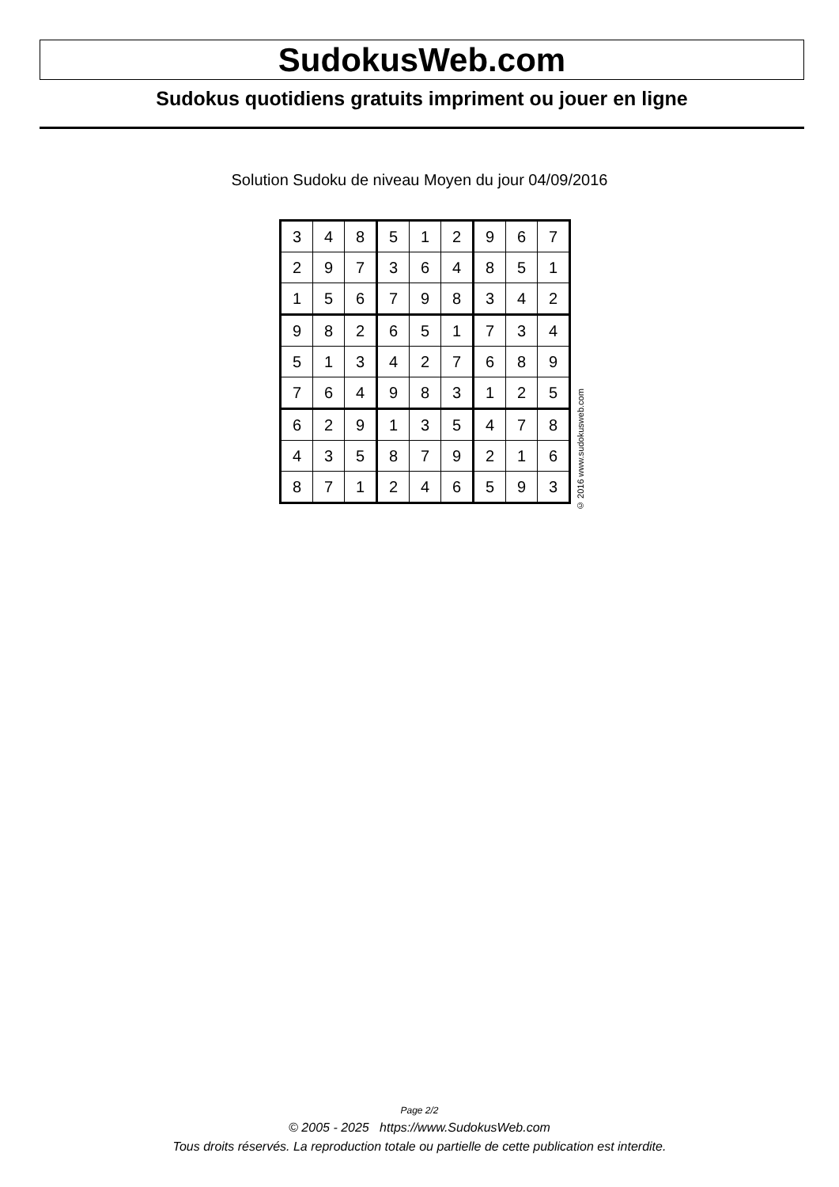SudokusWeb.com
Sudokus quotidiens gratuits impriment ou jouer en ligne
Solution Sudoku de niveau Moyen du jour 04/09/2016
| 3 | 4 | 8 | 5 | 1 | 2 | 9 | 6 | 7 |
| 2 | 9 | 7 | 3 | 6 | 4 | 8 | 5 | 1 |
| 1 | 5 | 6 | 7 | 9 | 8 | 3 | 4 | 2 |
| 9 | 8 | 2 | 6 | 5 | 1 | 7 | 3 | 4 |
| 5 | 1 | 3 | 4 | 2 | 7 | 6 | 8 | 9 |
| 7 | 6 | 4 | 9 | 8 | 3 | 1 | 2 | 5 |
| 6 | 2 | 9 | 1 | 3 | 5 | 4 | 7 | 8 |
| 4 | 3 | 5 | 8 | 7 | 9 | 2 | 1 | 6 |
| 8 | 7 | 1 | 2 | 4 | 6 | 5 | 9 | 3 |
© 2016 www.sudokusweb.com
Page 2/2
© 2005 - 2025 https://www.SudokusWeb.com
Tous droits réservés. La reproduction totale ou partielle de cette publication est interdite.